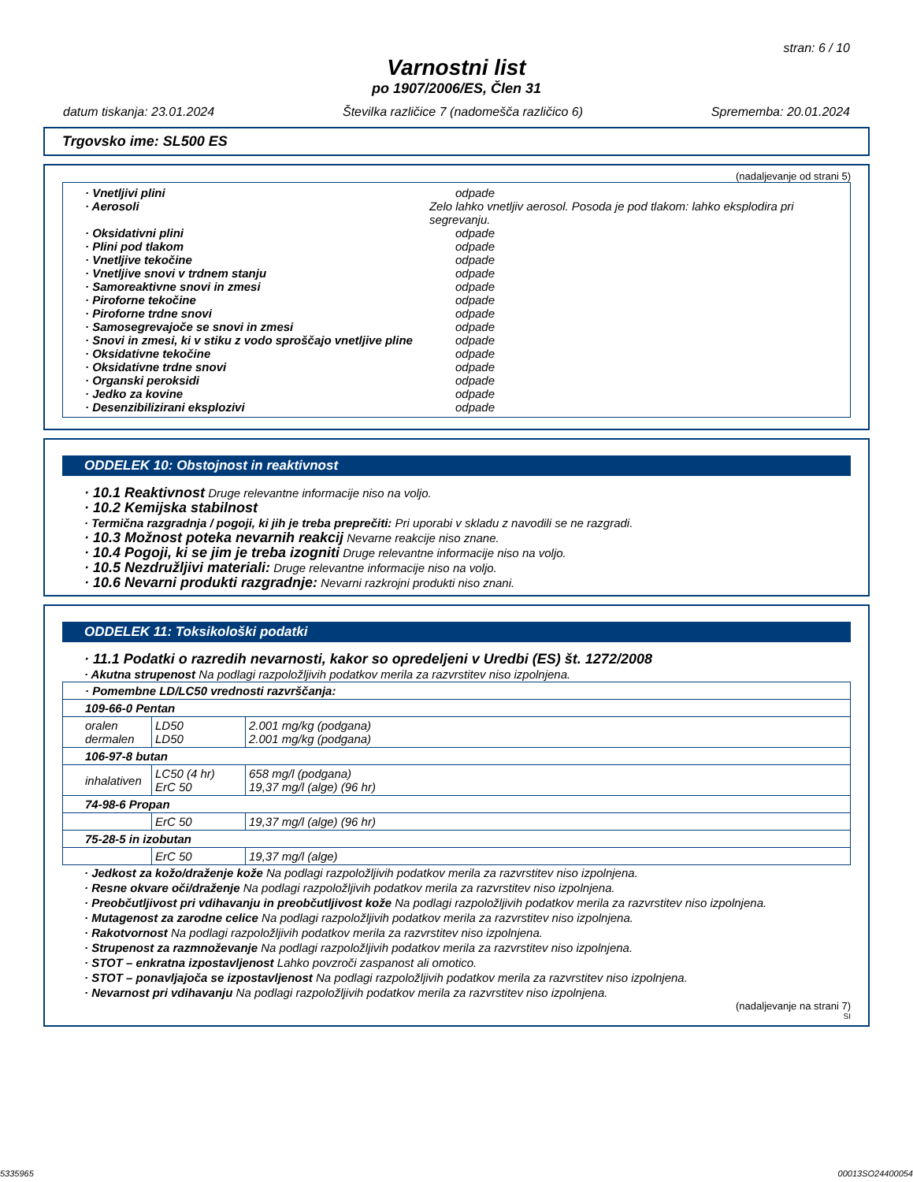stran: 6 / 10
Varnostni list
po 1907/2006/ES, Člen 31
datum tiskanja: 23.01.2024 Številka različice 7 (nadomešča različico 6) Sprememba: 20.01.2024
Trgovsko ime: SL500 ES
(nadaljevanje od strani 5)
· Vnetljivi plini odpade
· Aerosoli Zelo lahko vnetljiv aerosol. Posoda je pod tlakom: lahko eksplodira pri segrevanju.
· Oksidativni plini odpade
· Plini pod tlakom odpade
· Vnetljive tekočine odpade
· Vnetljive snovi v trdnem stanju odpade
· Samoreaktivne snovi in zmesi odpade
· Piroforne tekočine odpade
· Piroforne trdne snovi odpade
· Samosegrevajoče se snovi in zmesi odpade
· Snovi in zmesi, ki v stiku z vodo sproščajo vnetljive pline odpade
· Oksidativne tekočine odpade
· Oksidativne trdne snovi odpade
· Organski peroksidi odpade
· Jedko za kovine odpade
· Desenzibilizirani eksplozivi odpade
ODDELEK 10: Obstojnost in reaktivnost
· 10.1 Reaktivnost Druge relevantne informacije niso na voljo.
· 10.2 Kemijska stabilnost
· Termična razgradnja / pogoji, ki jih je treba preprečiti: Pri uporabi v skladu z navodili se ne razgradi.
· 10.3 Možnost poteka nevarnih reakcij Nevarne reakcije niso znane.
· 10.4 Pogoji, ki se jim je treba izogniti Druge relevantne informacije niso na voljo.
· 10.5 Nezdružljivi materiali: Druge relevantne informacije niso na voljo.
· 10.6 Nevarni produkti razgradnje: Nevarni razkrojni produkti niso znani.
ODDELEK 11: Toksikološki podatki
· 11.1 Podatki o razredih nevarnosti, kakor so opredeljeni v Uredbi (ES) št. 1272/2008
· Akutna strupenost Na podlagi razpoložljivih podatkov merila za razvrstitev niso izpolnjena.
| · Pomembne LD/LC50 vrednosti razvrščanja: | | |
| 109-66-0 Pentan | | |
| oralen dermalen | LD50 LD50 | 2.001 mg/kg (podgana) 2.001 mg/kg (podgana) |
| 106-97-8 butan | | |
| inhalativen | LC50 (4 hr) ErC 50 | 658 mg/l (podgana) 19,37 mg/l (alge) (96 hr) |
| 74-98-6 Propan | | |
| | ErC 50 | 19,37 mg/l (alge) (96 hr) |
| 75-28-5 in izobutan | | |
| | ErC 50 | 19,37 mg/l (alge) |
· Jedkost za kožo/draženje kože Na podlagi razpoložljivih podatkov merila za razvrstitev niso izpolnjena.
· Resne okvare oči/draženje Na podlagi razpoložljivih podatkov merila za razvrstitev niso izpolnjena.
· Preobčutljivost pri vdihavanju in preobčutljivost kože Na podlagi razpoložljivih podatkov merila za razvrstitev niso izpolnjena.
· Mutagenost za zarodne celice Na podlagi razpoložljivih podatkov merila za razvrstitev niso izpolnjena.
· Rakotvornost Na podlagi razpoložljivih podatkov merila za razvrstitev niso izpolnjena.
· Strupenost za razmnoževanje Na podlagi razpoložljivih podatkov merila za razvrstitev niso izpolnjena.
· STOT – enkratna izpostavljenost Lahko povzroči zaspanost ali omotico.
· STOT – ponavljajoča se izpostavljenost Na podlagi razpoložljivih podatkov merila za razvrstitev niso izpolnjena.
· Nevarnost pri vdihavanju Na podlagi razpoložljivih podatkov merila za razvrstitev niso izpolnjena.
(nadaljevanje na strani 7)
SI
5335965 00013SO24400054